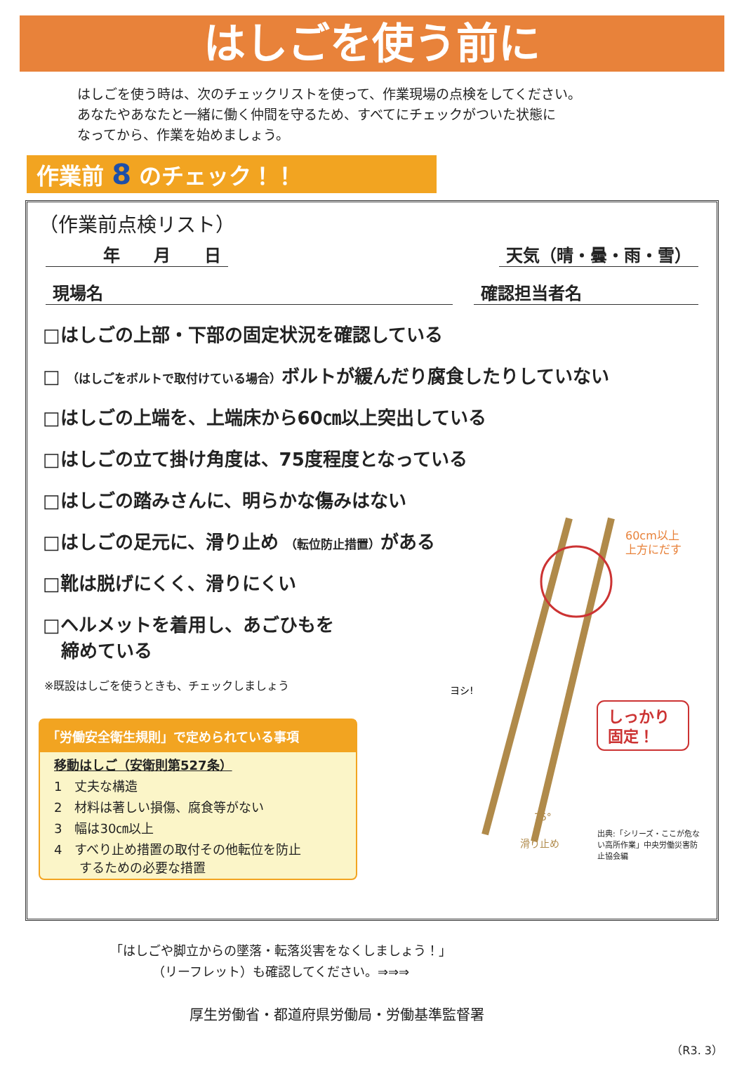はしごを使う前に
はしごを使う時は、次のチェックリストを使って、作業現場の点検をしてください。
あなたやあなたと一緒に働く仲間を守るため、すべてにチェックがついた状態に
なってから、作業を始めましょう。
作業前 8 のチェック！！
（作業前点検リスト）
　　　年　　月　　日 天気（晴・曇・雨・雪）
現場名 確認担当者名
□はしごの上部・下部の固定状況を確認している
□ （はしごをボルトで取付けている場合）ボルトが緩んだり腐食したりしていない
□はしごの上端を、上端床から60㎝以上突出している
□はしごの立て掛け角度は、75度程度となっている
□はしごの踏みさんに、明らかな傷みはない
□はしごの足元に、滑り止め （転位防止措置）がある
□靴は脱げにくく、滑りにくい
□ヘルメットを着用し、あごひもを
　締めている
※既設はしごを使うときも、チェックしましょう
「労働安全衛生規則」で定められている事項
移動はしご（安衛則第527条）
1　丈夫な構造
2　材料は著しい損傷、腐食等がない
3　幅は30㎝以上
4　すべり止め措置の取付その他転位を防止
　　するための必要な措置
60cm以上
上方にだす
しっかり
固定！
ヨシ!
75°
滑り止め
出典:「シリーズ・ここが危ない高所作業」中央労働災害防止協会編
「はしごや脚立からの墜落・転落災害をなくしましょう！」
（リーフレット）も確認してください。⇒⇒⇒
厚生労働省・都道府県労働局・労働基準監督署
（R3. 3）